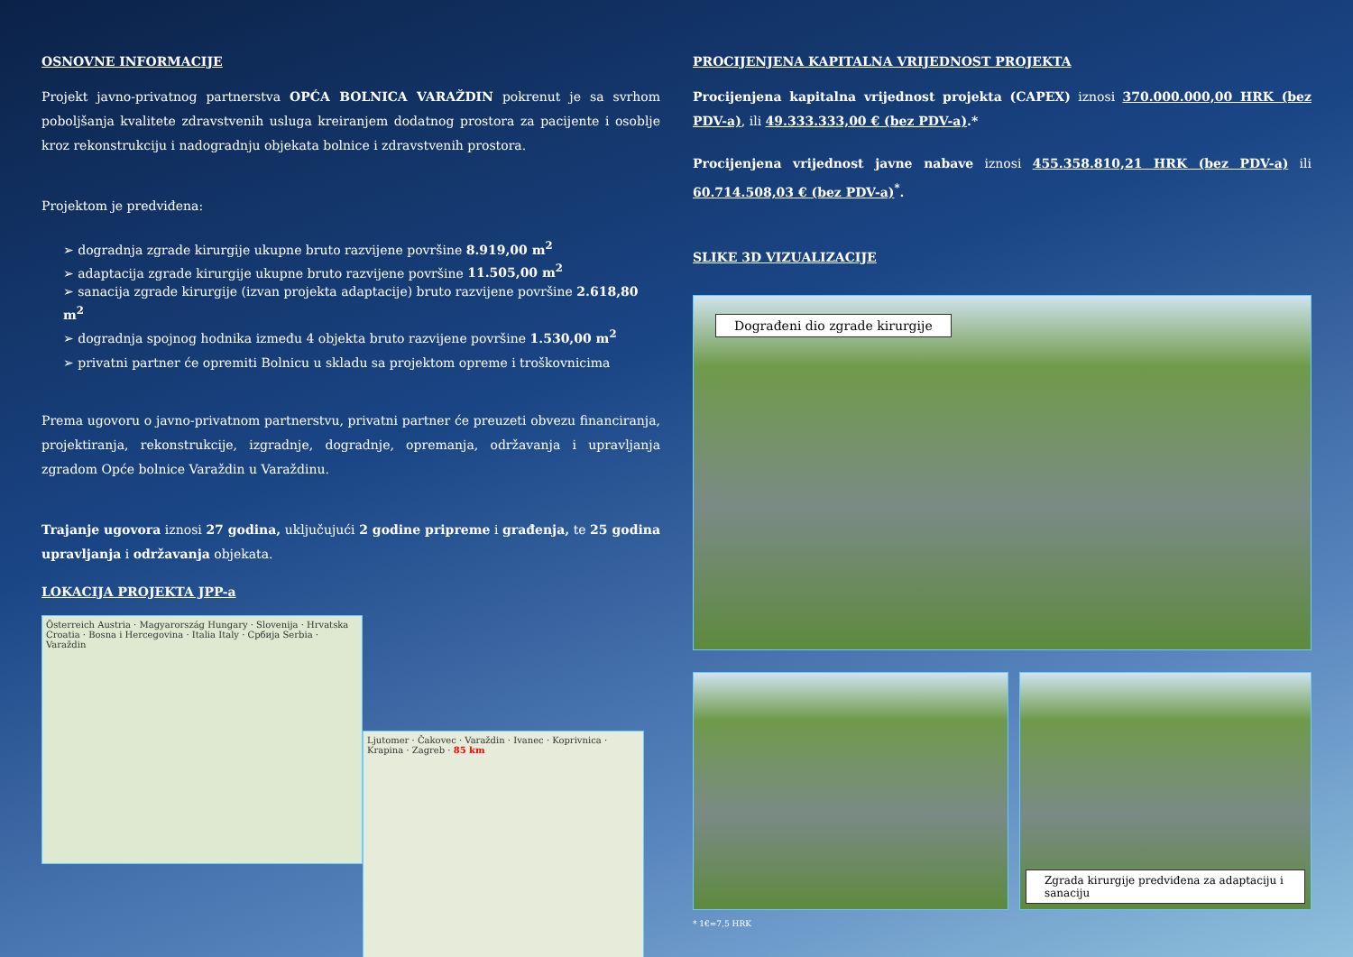OSNOVNE INFORMACIJE
Projekt javno-privatnog partnerstva OPĆA BOLNICA VARAŽDIN pokrenut je sa svrhom poboljšanja kvalitete zdravstvenih usluga kreiranjem dodatnog prostora za pacijente i osoblje kroz rekonstrukciju i nadogradnju objekata bolnice i zdravstvenih prostora.
Projektom je predviđena:
➢ dogradnja zgrade kirurgije ukupne bruto razvijene površine 8.919,00 m<sup>2</sup>
➢ adaptacija zgrade kirurgije ukupne bruto razvijene površine 11.505,00 m<sup>2</sup>
➢ sanacija zgrade kirurgije (izvan projekta adaptacije) bruto razvijene površine 2.618,80 m<sup>2</sup>
➢ dogradnja spojnog hodnika između 4 objekta bruto razvijene površine 1.530,00 m<sup>2</sup>
➢ privatni partner će opremiti Bolnicu u skladu sa projektom opreme i troškovnicima
Prema ugovoru o javno-privatnom partnerstvu, privatni partner će preuzeti obvezu financiranja, projektiranja, rekonstrukcije, izgradnje, dogradnje, opremanja, održavanja i upravljanja zgradom Opće bolnice Varaždin u Varaždinu.
Trajanje ugovora iznosi 27 godina, uključujući 2 godine pripreme i građenja, te 25 godina upravljanja i održavanja objekata.
LOKACIJA PROJEKTA JPP-a
Österreich Austria · Magyarország Hungary · Slovenija · Hrvatska Croatia · Bosna i Hercegovina · Italia Italy · Србија Serbia · Varaždin
Ljutomer · Čakovec · Varaždin · Ivanec · Koprivnica · Krapina · Zagreb · 85 km
PROCIJENJENA KAPITALNA VRIJEDNOST PROJEKTA
Procijenjena kapitalna vrijednost projekta (CAPEX) iznosi 370.000.000,00 HRK (bez PDV-a), ili 49.333.333,00 € (bez PDV-a).*
Procijenjena vrijednost javne nabave iznosi 455.358.810,21 HRK (bez PDV-a) ili 60.714.508,03 € (bez PDV-a)<sup>*</sup>.
SLIKE 3D VIZUALIZACIJE
Dograđeni dio zgrade kirurgije
Zgrada kirurgije predviđena za adaptaciju i sanaciju
* 1€=7,5 HRK